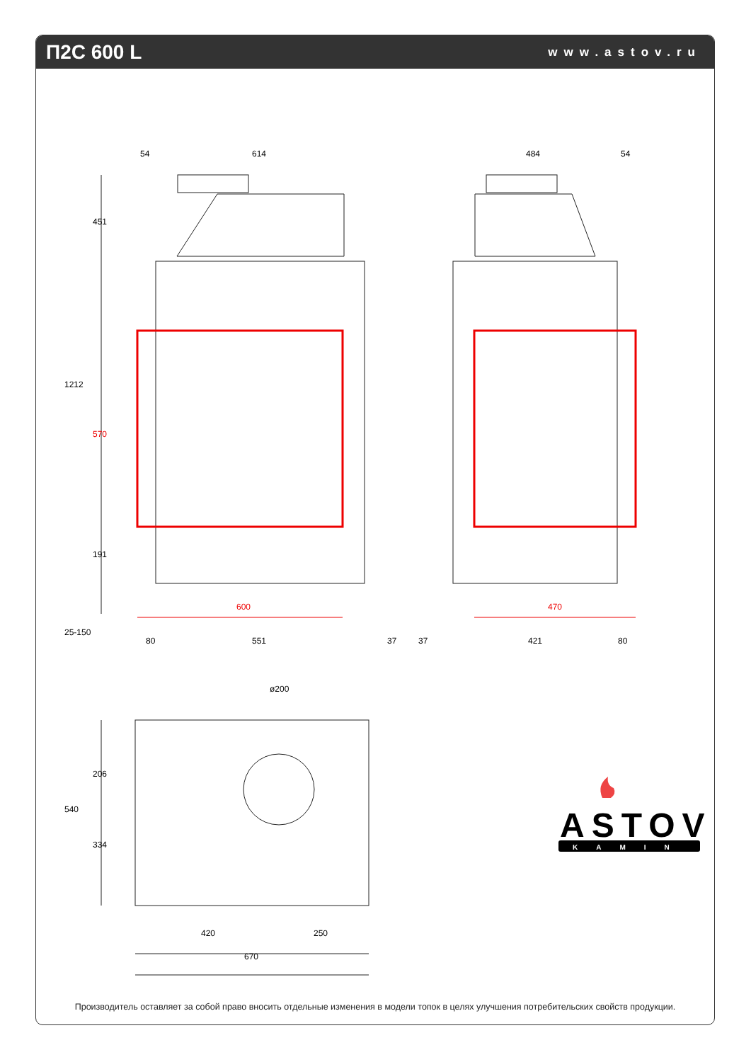П2С 600 L
www.astov.ru
54
614
484
54
451
1212
191
25-150
80
551
37
37
421
80
ø200
206
540
334
420
250
670
570
600
470
ASTOV
KAMIN
Производитель оставляет за собой право вносить отдельные изменения в модели топок в целях улучшения потребительских свойств продукции.